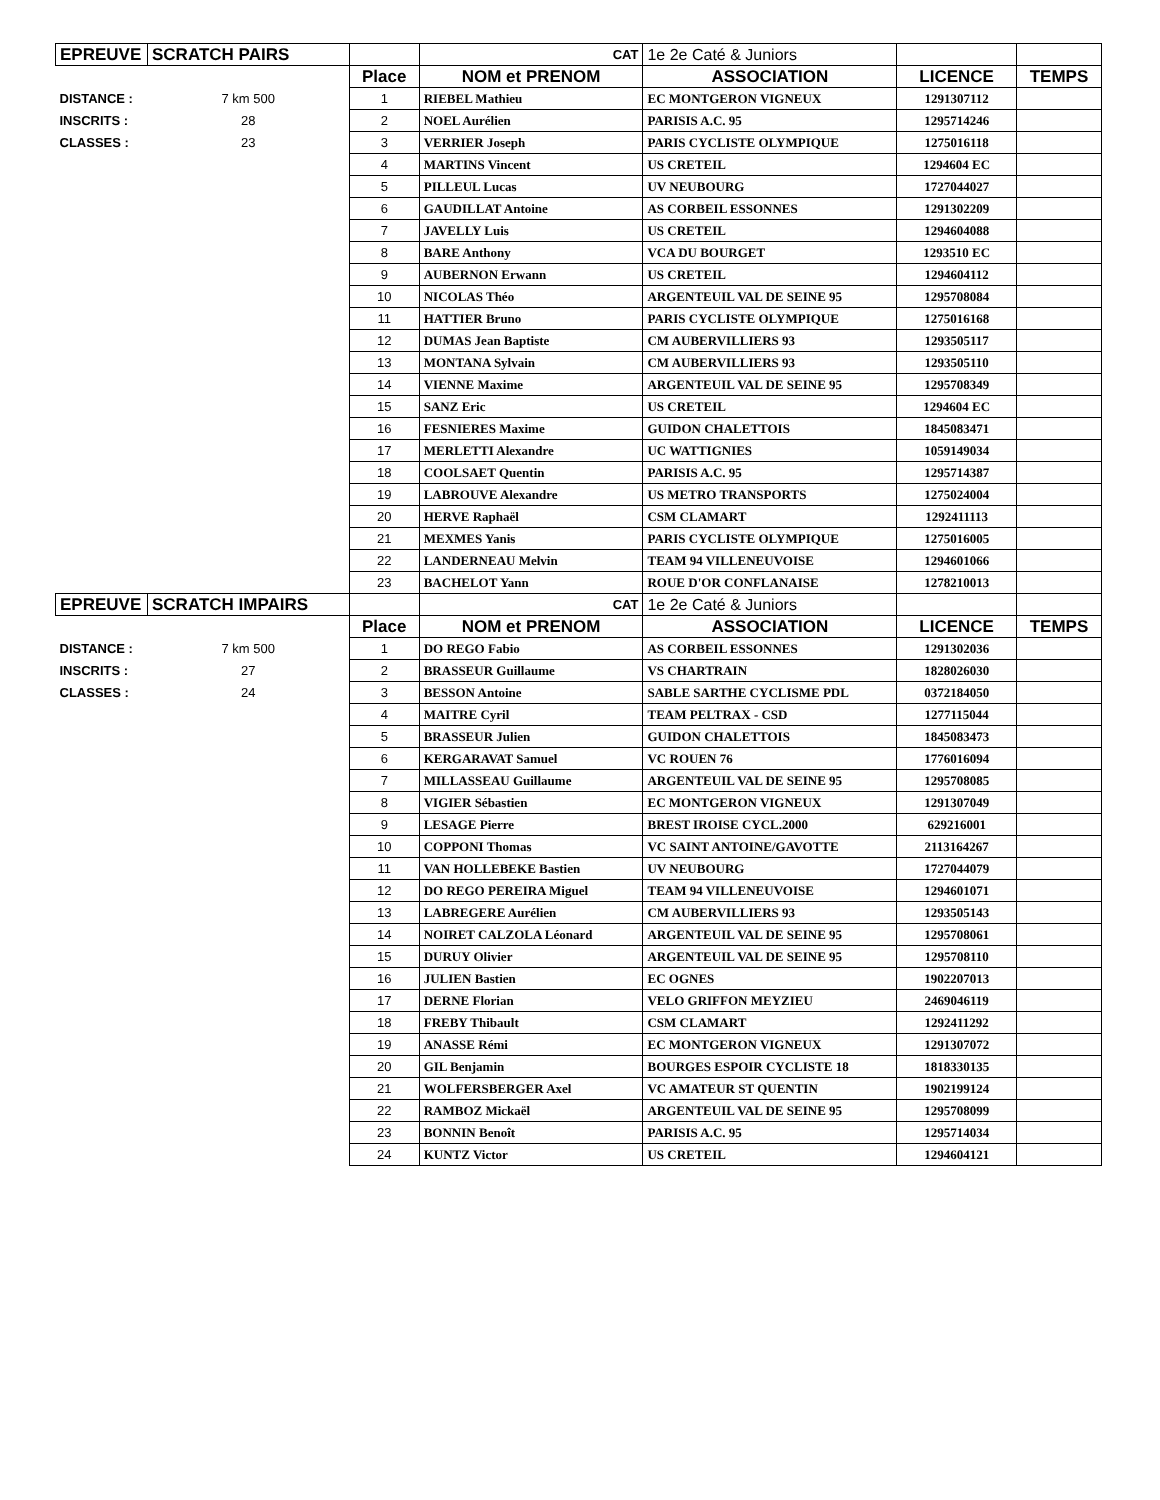| EPREUVE | SCRATCH PAIRS | | CAT | 1e 2e Caté & Juniors | | |
| | | Place | NOM et PRENOM | ASSOCIATION | LICENCE | TEMPS |
| DISTANCE : | 7 km 500 | 1 | RIEBEL Mathieu | EC MONTGERON VIGNEUX | 1291307112 | |
| INSCRITS : | 28 | 2 | NOEL Aurélien | PARISIS A.C. 95 | 1295714246 | |
| CLASSES : | 23 | 3 | VERRIER Joseph | PARIS CYCLISTE OLYMPIQUE | 1275016118 | |
| | | 4 | MARTINS Vincent | US CRETEIL | 1294604 EC | |
| | | 5 | PILLEUL Lucas | UV NEUBOURG | 1727044027 | |
| | | 6 | GAUDILLAT Antoine | AS CORBEIL ESSONNES | 1291302209 | |
| | | 7 | JAVELLY Luis | US CRETEIL | 1294604088 | |
| | | 8 | BARE Anthony | VCA DU BOURGET | 1293510 EC | |
| | | 9 | AUBERNON Erwann | US CRETEIL | 1294604112 | |
| | | 10 | NICOLAS Théo | ARGENTEUIL VAL DE SEINE 95 | 1295708084 | |
| | | 11 | HATTIER Bruno | PARIS CYCLISTE OLYMPIQUE | 1275016168 | |
| | | 12 | DUMAS Jean Baptiste | CM AUBERVILLIERS 93 | 1293505117 | |
| | | 13 | MONTANA Sylvain | CM AUBERVILLIERS 93 | 1293505110 | |
| | | 14 | VIENNE Maxime | ARGENTEUIL VAL DE SEINE 95 | 1295708349 | |
| | | 15 | SANZ Eric | US CRETEIL | 1294604 EC | |
| | | 16 | FESNIERES Maxime | GUIDON CHALETTOIS | 1845083471 | |
| | | 17 | MERLETTI Alexandre | UC WATTIGNIES | 1059149034 | |
| | | 18 | COOLSAET Quentin | PARISIS A.C. 95 | 1295714387 | |
| | | 19 | LABROUVE Alexandre | US METRO TRANSPORTS | 1275024004 | |
| | | 20 | HERVE Raphaël | CSM CLAMART | 1292411113 | |
| | | 21 | MEXMES Yanis | PARIS CYCLISTE OLYMPIQUE | 1275016005 | |
| | | 22 | LANDERNEAU Melvin | TEAM 94 VILLENEUVOISE | 1294601066 | |
| | | 23 | BACHELOT Yann | ROUE D'OR CONFLANAISE | 1278210013 | |
| EPREUVE | SCRATCH IMPAIRS | | CAT | 1e 2e Caté & Juniors | | |
| | | Place | NOM et PRENOM | ASSOCIATION | LICENCE | TEMPS |
| DISTANCE : | 7 km 500 | 1 | DO REGO Fabio | AS CORBEIL ESSONNES | 1291302036 | |
| INSCRITS : | 27 | 2 | BRASSEUR Guillaume | VS CHARTRAIN | 1828026030 | |
| CLASSES : | 24 | 3 | BESSON Antoine | SABLE SARTHE CYCLISME PDL | 0372184050 | |
| | | 4 | MAITRE Cyril | TEAM PELTRAX - CSD | 1277115044 | |
| | | 5 | BRASSEUR Julien | GUIDON CHALETTOIS | 1845083473 | |
| | | 6 | KERGARAVAT Samuel | VC ROUEN 76 | 1776016094 | |
| | | 7 | MILLASSEAU Guillaume | ARGENTEUIL VAL DE SEINE 95 | 1295708085 | |
| | | 8 | VIGIER Sébastien | EC MONTGERON VIGNEUX | 1291307049 | |
| | | 9 | LESAGE Pierre | BREST IROISE CYCL.2000 | 629216001 | |
| | | 10 | COPPONI Thomas | VC SAINT ANTOINE/GAVOTTE | 2113164267 | |
| | | 11 | VAN HOLLEBEKE Bastien | UV NEUBOURG | 1727044079 | |
| | | 12 | DO REGO PEREIRA Miguel | TEAM 94 VILLENEUVOISE | 1294601071 | |
| | | 13 | LABREGERE Aurélien | CM AUBERVILLIERS 93 | 1293505143 | |
| | | 14 | NOIRET CALZOLA Léonard | ARGENTEUIL VAL DE SEINE 95 | 1295708061 | |
| | | 15 | DURUY Olivier | ARGENTEUIL VAL DE SEINE 95 | 1295708110 | |
| | | 16 | JULIEN Bastien | EC OGNES | 1902207013 | |
| | | 17 | DERNE Florian | VELO GRIFFON MEYZIEU | 2469046119 | |
| | | 18 | FREBY Thibault | CSM CLAMART | 1292411292 | |
| | | 19 | ANASSE Rémi | EC MONTGERON VIGNEUX | 1291307072 | |
| | | 20 | GIL Benjamin | BOURGES ESPOIR CYCLISTE 18 | 1818330135 | |
| | | 21 | WOLFERSBERGER Axel | VC AMATEUR ST QUENTIN | 1902199124 | |
| | | 22 | RAMBOZ Mickaël | ARGENTEUIL VAL DE SEINE 95 | 1295708099 | |
| | | 23 | BONNIN Benoît | PARISIS A.C. 95 | 1295714034 | |
| | | 24 | KUNTZ Victor | US CRETEIL | 1294604121 | |